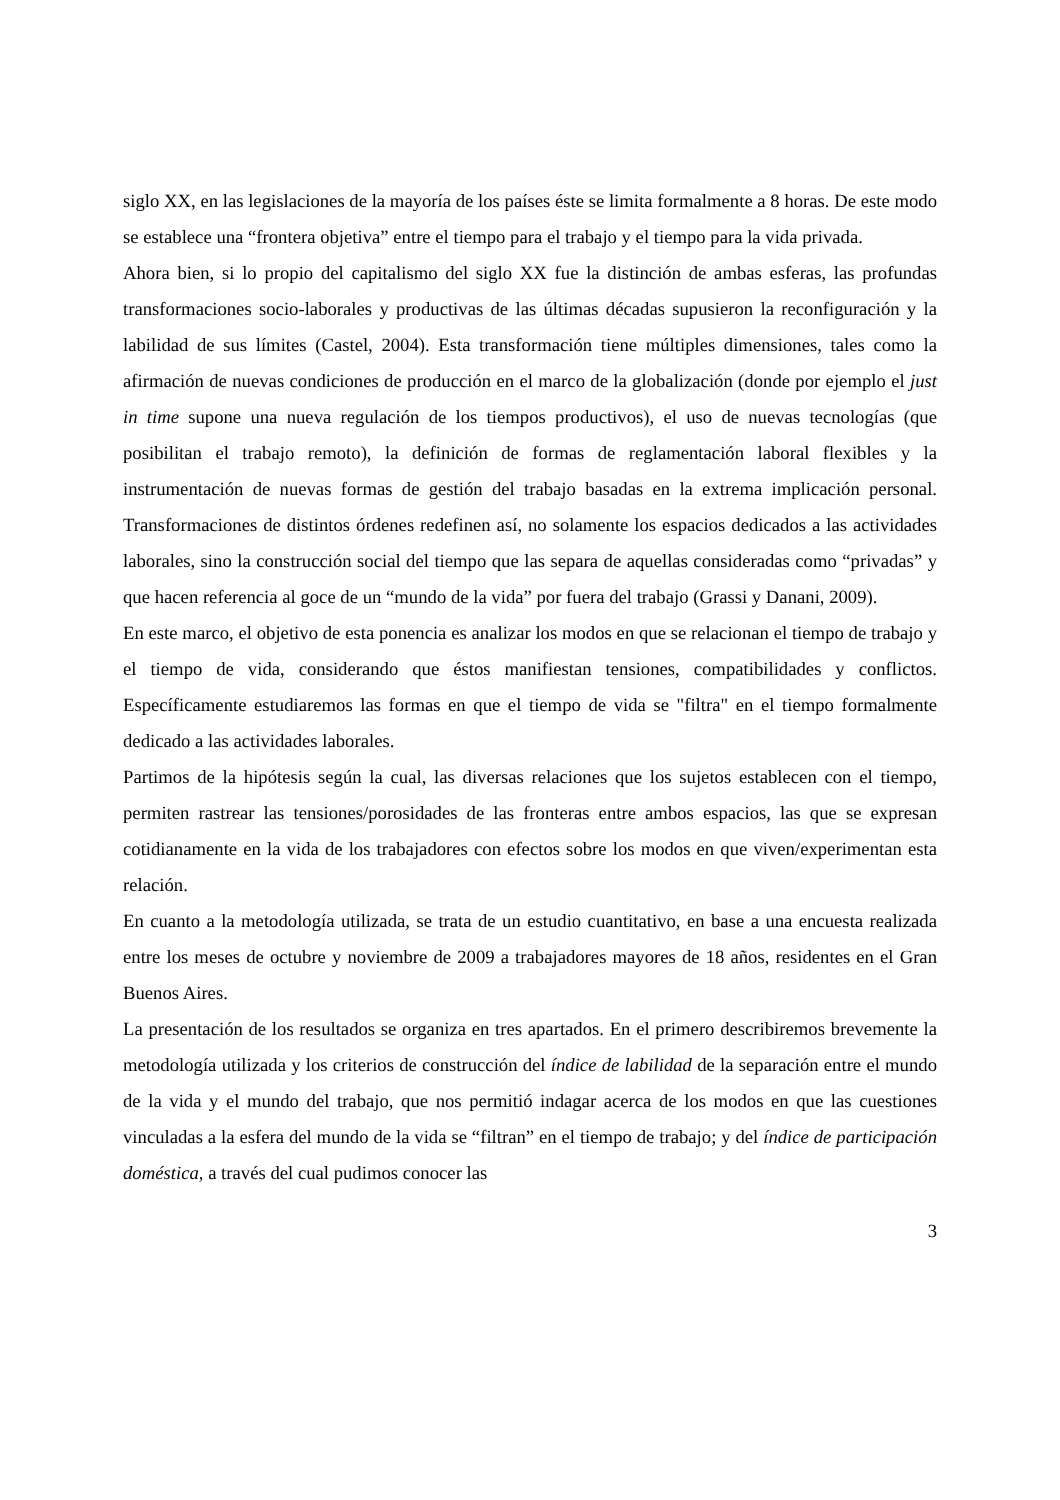siglo XX, en las legislaciones de la mayoría de los países éste se limita formalmente a 8 horas. De este modo se establece una “frontera objetiva” entre el tiempo para el trabajo y el tiempo para la vida privada.
Ahora bien, si lo propio del capitalismo del siglo XX fue la distinción de ambas esferas, las profundas transformaciones socio-laborales y productivas de las últimas décadas supusieron la reconfiguración y la labilidad de sus límites (Castel, 2004). Esta transformación tiene múltiples dimensiones, tales como la afirmación de nuevas condiciones de producción en el marco de la globalización (donde por ejemplo el just in time supone una nueva regulación de los tiempos productivos), el uso de nuevas tecnologías (que posibilitan el trabajo remoto), la definición de formas de reglamentación laboral flexibles y la instrumentación de nuevas formas de gestión del trabajo basadas en la extrema implicación personal. Transformaciones de distintos órdenes redefinen así, no solamente los espacios dedicados a las actividades laborales, sino la construcción social del tiempo que las separa de aquellas consideradas como “privadas” y que hacen referencia al goce de un “mundo de la vida” por fuera del trabajo (Grassi y Danani, 2009).
En este marco, el objetivo de esta ponencia es analizar los modos en que se relacionan el tiempo de trabajo y el tiempo de vida, considerando que éstos manifiestan tensiones, compatibilidades y conflictos. Específicamente estudiaremos las formas en que el tiempo de vida se "filtra" en el tiempo formalmente dedicado a las actividades laborales.
Partimos de la hipótesis según la cual, las diversas relaciones que los sujetos establecen con el tiempo, permiten rastrear las tensiones/porosidades de las fronteras entre ambos espacios, las que se expresan cotidianamente en la vida de los trabajadores con efectos sobre los modos en que viven/experimentan esta relación.
En cuanto a la metodología utilizada, se trata de un estudio cuantitativo, en base a una encuesta realizada entre los meses de octubre y noviembre de 2009 a trabajadores mayores de 18 años, residentes en el Gran Buenos Aires.
La presentación de los resultados se organiza en tres apartados. En el primero describiremos brevemente la metodología utilizada y los criterios de construcción del índice de labilidad de la separación entre el mundo de la vida y el mundo del trabajo, que nos permitió indagar acerca de los modos en que las cuestiones vinculadas a la esfera del mundo de la vida se “filtran” en el tiempo de trabajo; y del índice de participación doméstica, a través del cual pudimos conocer las
3